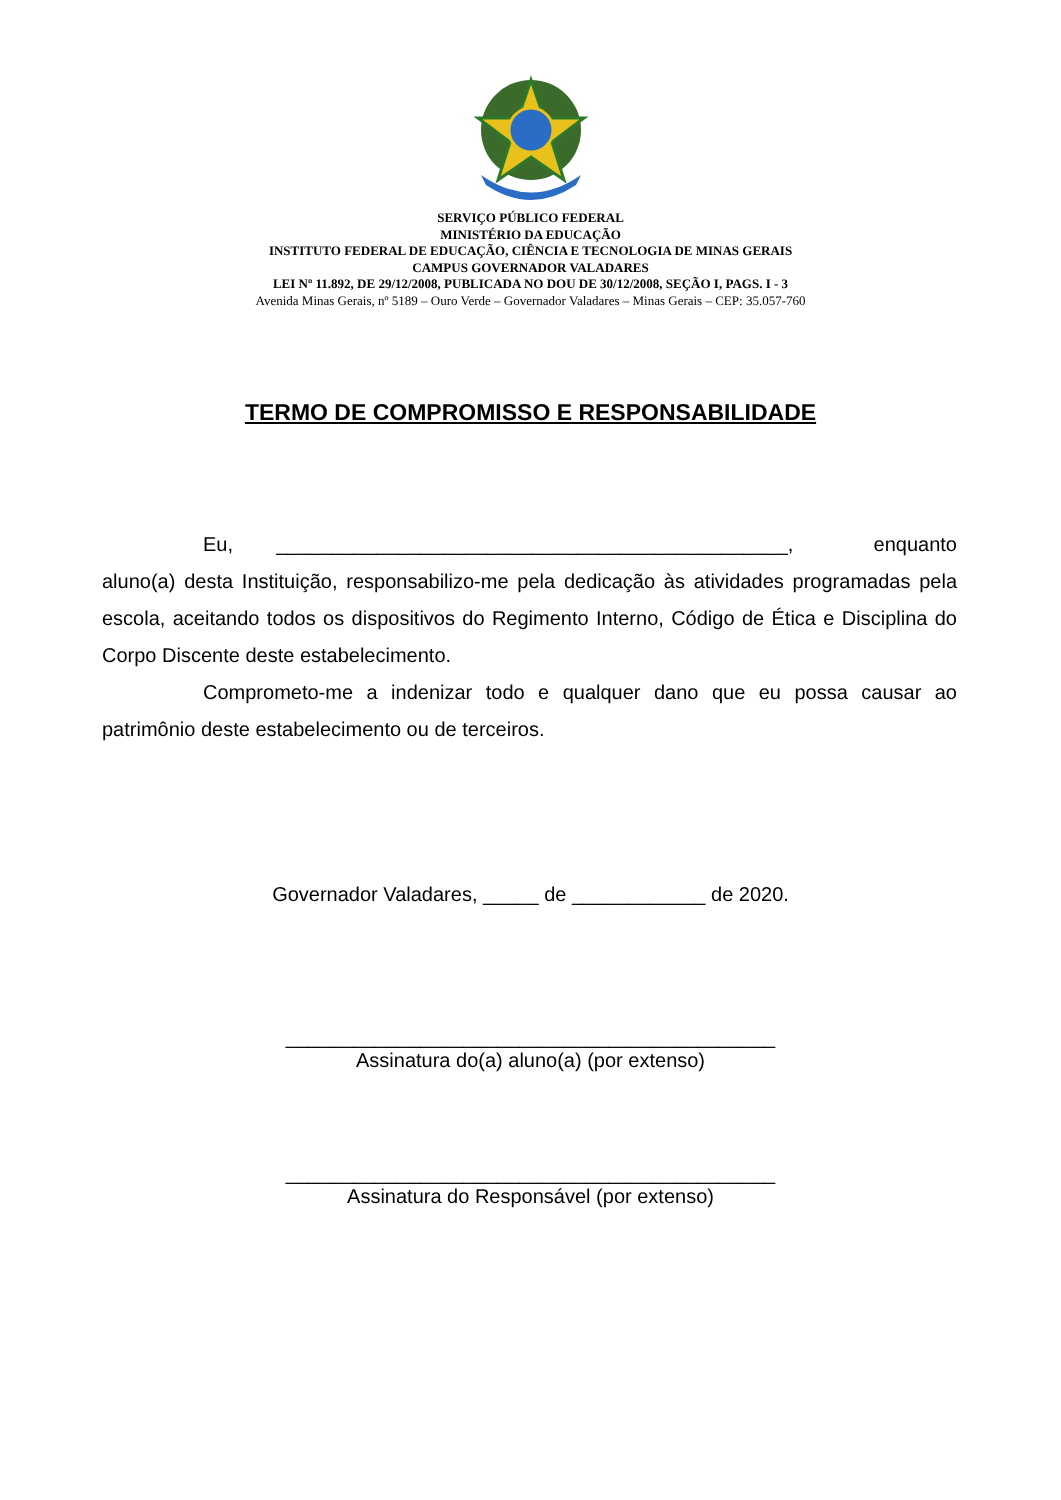SERVIÇO PÚBLICO FEDERAL
MINISTÉRIO DA EDUCAÇÃO
INSTITUTO FEDERAL DE EDUCAÇÃO, CIÊNCIA E TECNOLOGIA DE MINAS GERAIS
CAMPUS GOVERNADOR VALADARES
LEI Nº 11.892, DE 29/12/2008, PUBLICADA NO DOU DE 30/12/2008, SEÇÃO I, PAGS. I - 3
Avenida Minas Gerais, nº 5189 – Ouro Verde – Governador Valadares – Minas Gerais – CEP: 35.057-760
TERMO DE COMPROMISSO E RESPONSABILIDADE
Eu, ______________________________________________, enquanto aluno(a) desta Instituição, responsabilizo-me pela dedicação às atividades programadas pela escola, aceitando todos os dispositivos do Regimento Interno, Código de Ética e Disciplina do Corpo Discente deste estabelecimento.
Comprometo-me a indenizar todo e qualquer dano que eu possa causar ao patrimônio deste estabelecimento ou de terceiros.
Governador Valadares, _____ de ____________ de 2020.
____________________________________________
Assinatura do(a) aluno(a) (por extenso)
____________________________________________
Assinatura do Responsável (por extenso)